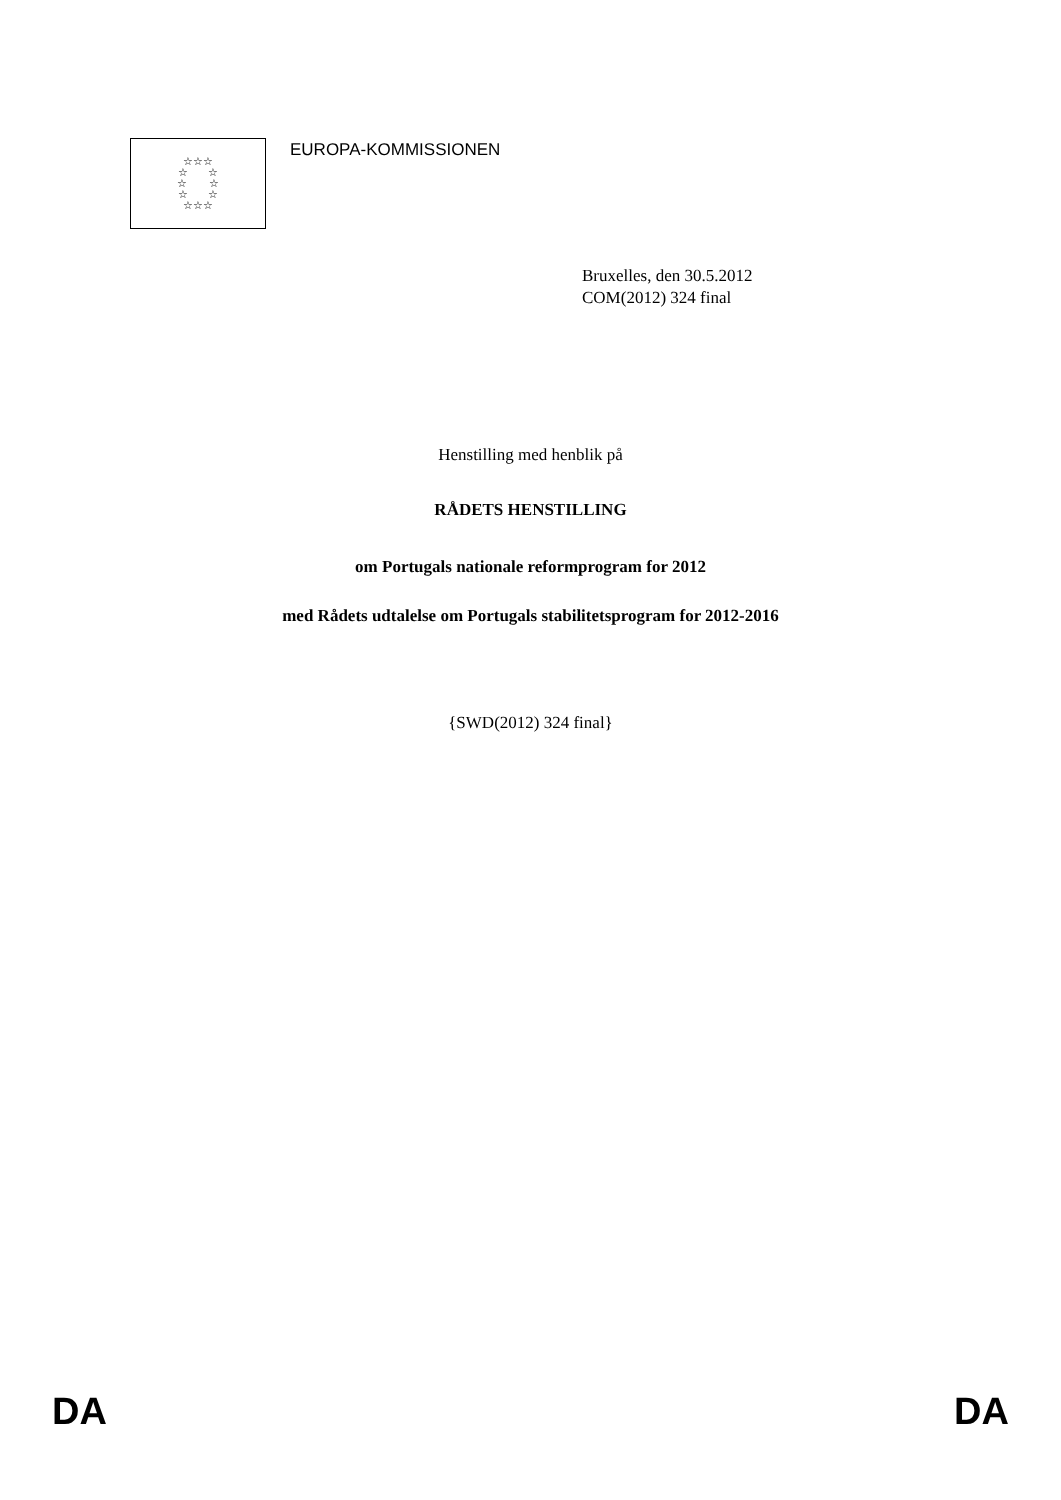☆☆☆
☆ ☆
☆ ☆
☆ ☆
☆☆☆
EUROPA-KOMMISSIONEN
Bruxelles, den 30.5.2012
COM(2012) 324 final
Henstilling med henblik på
RÅDETS HENSTILLING
om Portugals nationale reformprogram for 2012
med Rådets udtalelse om Portugals stabilitetsprogram for 2012-2016
{SWD(2012) 324 final}
DA DA